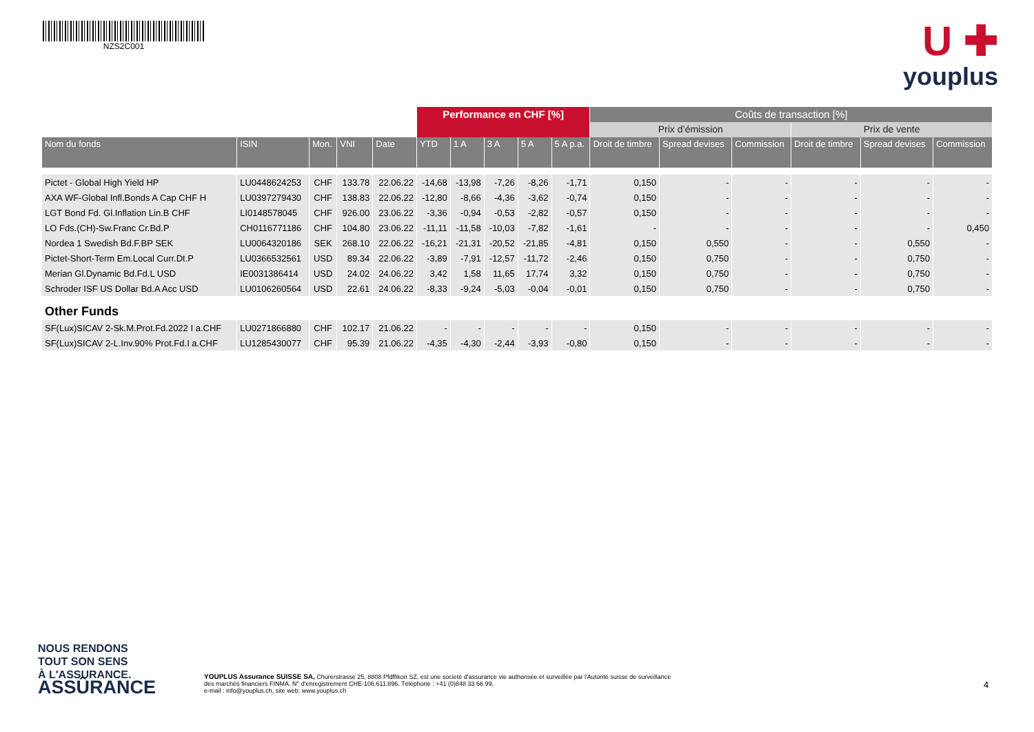NZS2C001
U ✚
youplus
| | | | | | Performance en CHF [%] | | | | | Coûts de transaction [%] | | | | | |
| --- | --- | --- | --- | --- | --- | --- | --- | --- | --- | --- | --- | --- | --- | --- | --- |
| | | | | | | | | | | Prix d’émission | | | Prix de vente | | |
| Nom du fonds | ISIN | Mon. | VNI | Date | YTD | 1 A | 3 A | 5 A | 5 A p.a. | Droit de timbre | Spread devises | Commission | Droit de timbre | Spread devises | Commission |
| Pictet - Global High Yield HP | LU0448624253 | CHF | 133.78 | 22.06.22 | -14,68 | -13,98 | -7,26 | -8,26 | -1,71 | 0,150 | - | - | - | - | - |
| AXA WF-Global Infl.Bonds A Cap CHF H | LU0397279430 | CHF | 138.83 | 22.06.22 | -12,80 | -8,66 | -4,36 | -3,62 | -0,74 | 0,150 | - | - | - | - | - |
| LGT Bond Fd. Gl.Inflation Lin.B CHF | LI0148578045 | CHF | 926.00 | 23.06.22 | -3,36 | -0,94 | -0,53 | -2,82 | -0,57 | 0,150 | - | - | - | - | - |
| LO Fds.(CH)-Sw.Franc Cr.Bd.P | CH0116771186 | CHF | 104.80 | 23.06.22 | -11,11 | -11,58 | -10,03 | -7,82 | -1,61 | - | - | - | - | - | 0,450 |
| Nordea 1 Swedish Bd.F.BP SEK | LU0064320186 | SEK | 268.10 | 22.06.22 | -16,21 | -21,31 | -20,52 | -21,85 | -4,81 | 0,150 | 0,550 | - | - | 0,550 | - |
| Pictet-Short-Term Em.Local Curr.Dt.P | LU0366532561 | USD | 89.34 | 22.06.22 | -3,89 | -7,91 | -12,57 | -11,72 | -2,46 | 0,150 | 0,750 | - | - | 0,750 | - |
| Merian Gl.Dynamic Bd.Fd.L USD | IE0031386414 | USD | 24.02 | 24.06.22 | 3,42 | 1,58 | 11,65 | 17,74 | 3,32 | 0,150 | 0,750 | - | - | 0,750 | - |
| Schroder ISF US Dollar Bd.A Acc USD | LU0106260564 | USD | 22.61 | 24.06.22 | -8,33 | -9,24 | -5,03 | -0,04 | -0,01 | 0,150 | 0,750 | - | - | 0,750 | - |
| Other Funds | | | | | | | | | | | | | | | |
| SF(Lux)SICAV 2-Sk.M.Prot.Fd.2022 I a.CHF | LU0271866880 | CHF | 102.17 | 21.06.22 | - | - | - | - | - | 0,150 | - | - | - | - | - |
| SF(Lux)SICAV 2-L.Inv.90% Prot.Fd.I a.CHF | LU1285430077 | CHF | 95.39 | 21.06.22 | -4,35 | -4,30 | -2,44 | -3,93 | -0,80 | 0,150 | - | - | - | - | - |
NOUS RENDONS
TOUT SON SENS
À L'ASSURANCE.
ASSÛRANCE
YOUPLUS Assurance SUISSE SA, Churerstrasse 25, 8808 Pfdffikon SZ, est une societé d'assurance vie authorisée et surveillée par l'Autorité suisse de surveillance des marchés financiers FINMA. N° d'enregistrement CHE-106.611.896. Téléphone : +41 (0)848 33 66 99,
e-mail : info@youplus.ch, site web: www.youplus.ch
4